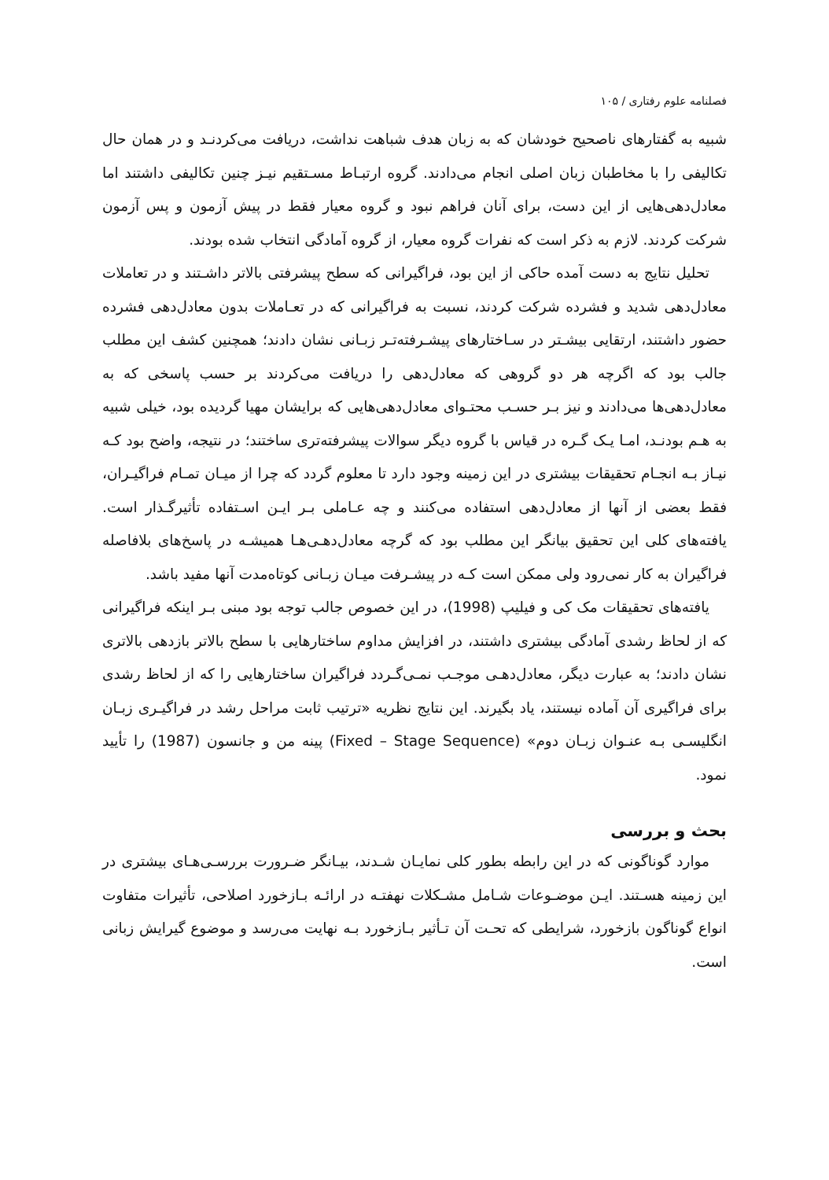فصلنامه علوم رفتاری / ۱۰۵
شبیه به گفتارهای ناصحیح خودشان که به زبان هدف شباهت نداشت، دریافت می‌کردنـد و در همان حال تکالیفی را با مخاطبان زبان اصلی انجام می‌دادند. گروه ارتبـاط مسـتقیم نیـز چنین تکالیفی داشتند اما معادل‌دهی‌هایی از این دست، برای آنان فراهم نبود و گروه معیار فقط در پیش آزمون و پس آزمون شرکت کردند. لازم به ذکر است که نفرات گروه معیار، از گروه آمادگی انتخاب شده بودند.
تحلیل نتایج به دست آمده حاکی از این بود، فراگیرانی که سطح پیشرفتی بالاتر داشـتند و در تعاملات معادل‌دهی شدید و فشرده شرکت کردند، نسبت به فراگیرانی که در تعـاملات بدون معادل‌دهی فشرده حضور داشتند، ارتقایی بیشـتر در سـاختارهای پیشـرفته‌تـر زبـانی نشان دادند؛ همچنین کشف این مطلب جالب بود که اگرچه هر دو گروهی که معادل‌دهی را دریافت می‌کردند بر حسب پاسخی که به معادل‌دهی‌ها می‌دادند و نیز بـر حسـب محتـوای معادل‌دهی‌هایی که برایشان مهیا گردیده بود، خیلی شبیه به هـم بودنـد، امـا یـک گـره در قیاس با گروه دیگر سوالات پیشرفته‌تری ساختند؛ در نتیجه، واضح بود کـه نیـاز بـه انجـام تحقیقات بیشتری در این زمینه وجود دارد تا معلوم گردد که چرا از میـان تمـام فراگیـران، فقط بعضی از آنها از معادل‌دهی استفاده می‌کنند و چه عـاملی بـر ایـن اسـتفاده تأثیرگـذار است. یافته‌های کلی این تحقیق بیانگر این مطلب بود که گرچه معادل‌دهـی‌هـا همیشـه در پاسخ‌های بلافاصله فراگیران به کار نمی‌رود ولی ممکن است کـه در پیشـرفت میـان زبـانی کوتاه‌مدت آنها مفید باشد.
یافته‌های تحقیقات مک کی و فیلیپ (1998)، در این خصوص جالب توجه بود مبنی بـر اینکه فراگیرانی که از لحاظ رشدی آمادگی بیشتری داشتند، در افزایش مداوم ساختارهایی با سطح بالاتر بازدهی بالاتری نشان دادند؛ به عبارت دیگر، معادل‌دهـی موجـب نمـی‌گـردد فراگیران ساختارهایی را که از لحاظ رشدی برای فراگیری آن آماده نیستند، یاد بگیرند. این نتایج نظریه «ترتیب ثابت مراحل رشد در فراگیـری زبـان انگلیسـی بـه عنـوان زبـان دوم» (Fixed – Stage Sequence) پینه من و جانسون (1987) را تأیید نمود.
بحث و بررسی
موارد گوناگونی که در این رابطه بطور کلی نمایـان شـدند، بیـانگر ضـرورت بررسـی‌هـای بیشتری در این زمینه هسـتند. ایـن موضـوعات شـامل مشـکلات نهفتـه در ارائـه بـازخورد اصلاحی، تأثیرات متفاوت انواع گوناگون بازخورد، شرایطی که تحـت آن تـأثیر بـازخورد بـه نهایت می‌رسد و موضوع گیرایش زبانی است.